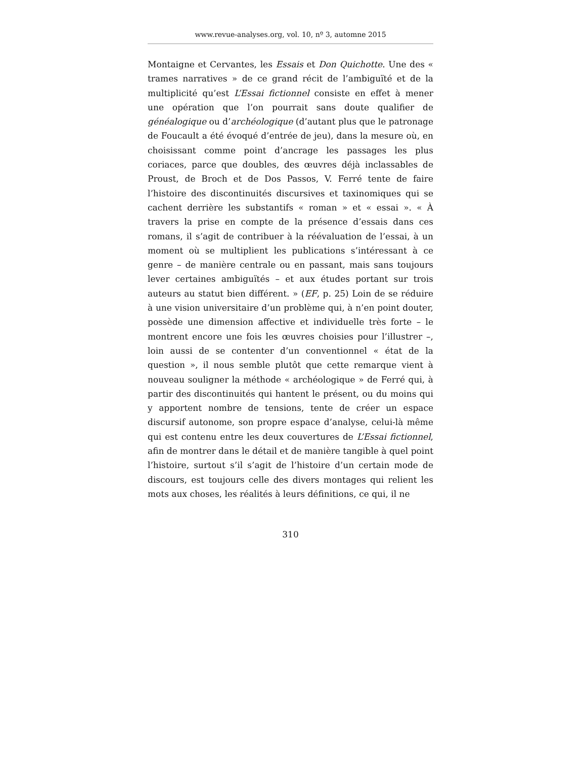www.revue-analyses.org, vol. 10, nº 3, automne 2015
Montaigne et Cervantes, les Essais et Don Quichotte. Une des « trames narratives » de ce grand récit de l’ambiguïté et de la multiplicité qu’est L’Essai fictionnel consiste en effet à mener une opération que l’on pourrait sans doute qualifier de généalogique ou d’archéologique (d’autant plus que le patronage de Foucault a été évoqué d’entrée de jeu), dans la mesure où, en choisissant comme point d’ancrage les passages les plus coriaces, parce que doubles, des œuvres déjà inclassables de Proust, de Broch et de Dos Passos, V. Ferré tente de faire l’histoire des discontinuités discursives et taxinomiques qui se cachent derrière les substantifs « roman » et « essai ». « À travers la prise en compte de la présence d’essais dans ces romans, il s’agit de contribuer à la réévaluation de l’essai, à un moment où se multiplient les publications s’intéressant à ce genre – de manière centrale ou en passant, mais sans toujours lever certaines ambiguïtés – et aux études portant sur trois auteurs au statut bien différent. » (EF, p. 25) Loin de se réduire à une vision universitaire d’un problème qui, à n’en point douter, possède une dimension affective et individuelle très forte – le montrent encore une fois les œuvres choisies pour l’illustrer –, loin aussi de se contenter d’un conventionnel « état de la question », il nous semble plutôt que cette remarque vient à nouveau souligner la méthode « archéologique » de Ferré qui, à partir des discontinuités qui hantent le présent, ou du moins qui y apportent nombre de tensions, tente de créer un espace discursif autonome, son propre espace d’analyse, celui-là même qui est contenu entre les deux couvertures de L’Essai fictionnel, afin de montrer dans le détail et de manière tangible à quel point l’histoire, surtout s’il s’agit de l’histoire d’un certain mode de discours, est toujours celle des divers montages qui relient les mots aux choses, les réalités à leurs définitions, ce qui, il ne
310